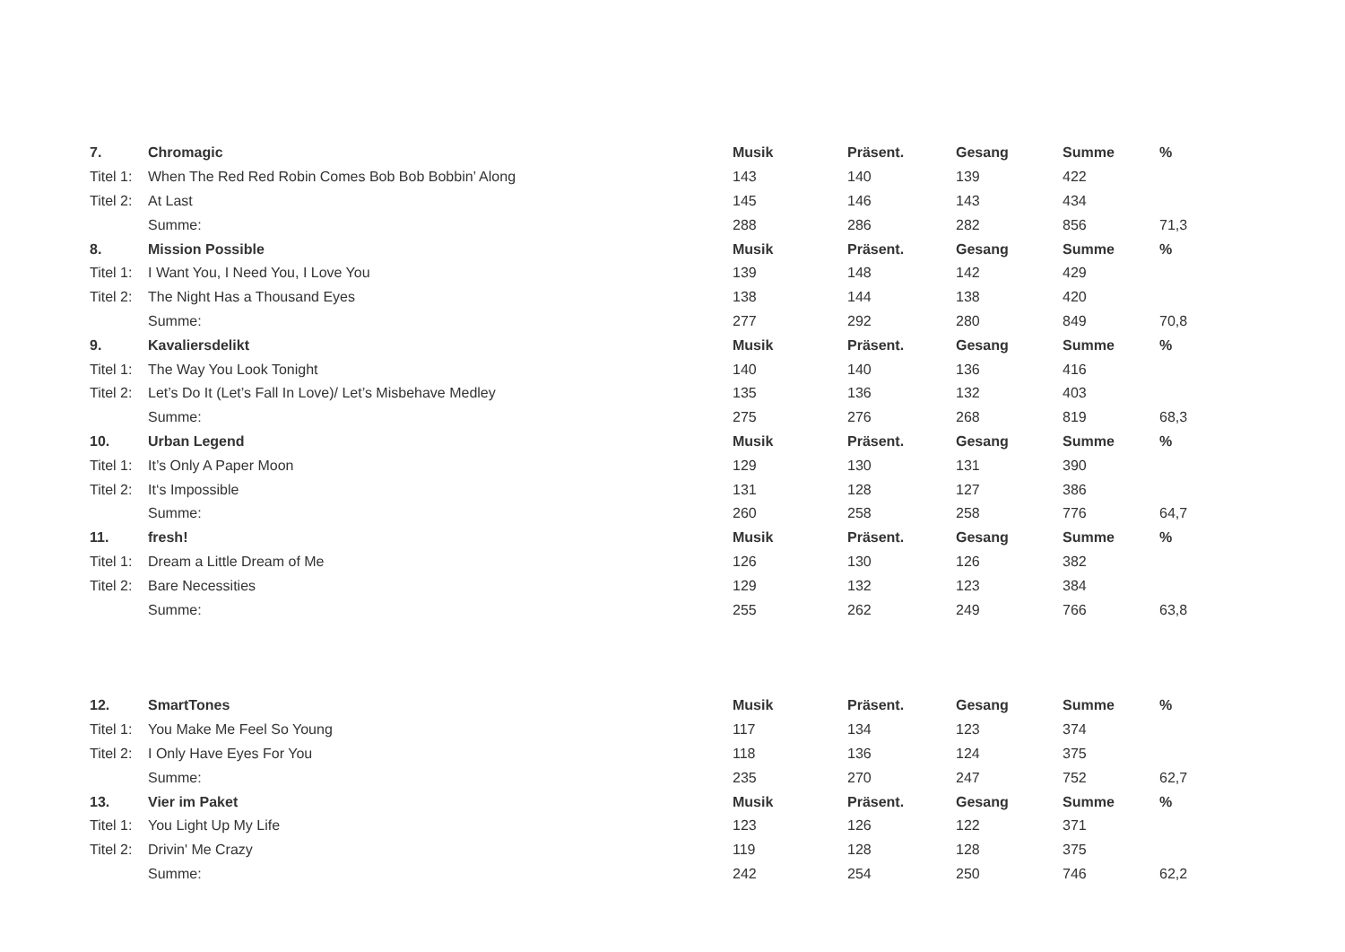| 7. | Chromagic | Musik | Präsent. | Gesang | Summe | % |
| --- | --- | --- | --- | --- | --- | --- |
| Titel 1: | When The Red Red Robin Comes Bob Bob Bobbin’ Along | 143 | 140 | 139 | 422 | |
| Titel 2: | At Last | 145 | 146 | 143 | 434 | |
| | Summe: | 288 | 286 | 282 | 856 | 71,3 |
| 8. | Mission Possible | Musik | Präsent. | Gesang | Summe | % |
| Titel 1: | I Want You, I Need You, I Love You | 139 | 148 | 142 | 429 | |
| Titel 2: | The Night Has a Thousand Eyes | 138 | 144 | 138 | 420 | |
| | Summe: | 277 | 292 | 280 | 849 | 70,8 |
| 9. | Kavaliersdelikt | Musik | Präsent. | Gesang | Summe | % |
| Titel 1: | The Way You Look Tonight | 140 | 140 | 136 | 416 | |
| Titel 2: | Let’s Do It (Let’s Fall In Love)/ Let’s Misbehave Medley | 135 | 136 | 132 | 403 | |
| | Summe: | 275 | 276 | 268 | 819 | 68,3 |
| 10. | Urban Legend | Musik | Präsent. | Gesang | Summe | % |
| Titel 1: | It’s Only A Paper Moon | 129 | 130 | 131 | 390 | |
| Titel 2: | It‘s Impossible | 131 | 128 | 127 | 386 | |
| | Summe: | 260 | 258 | 258 | 776 | 64,7 |
| 11. | fresh! | Musik | Präsent. | Gesang | Summe | % |
| Titel 1: | Dream a Little Dream of Me | 126 | 130 | 126 | 382 | |
| Titel 2: | Bare Necessities | 129 | 132 | 123 | 384 | |
| | Summe: | 255 | 262 | 249 | 766 | 63,8 |
| 12. | SmartTones | Musik | Präsent. | Gesang | Summe | % |
| --- | --- | --- | --- | --- | --- | --- |
| Titel 1: | You Make Me Feel So Young | 117 | 134 | 123 | 374 | |
| Titel 2: | I Only Have Eyes For You | 118 | 136 | 124 | 375 | |
| | Summe: | 235 | 270 | 247 | 752 | 62,7 |
| 13. | Vier im Paket | Musik | Präsent. | Gesang | Summe | % |
| Titel 1: | You Light Up My Life | 123 | 126 | 122 | 371 | |
| Titel 2: | Drivin' Me Crazy | 119 | 128 | 128 | 375 | |
| | Summe: | 242 | 254 | 250 | 746 | 62,2 |